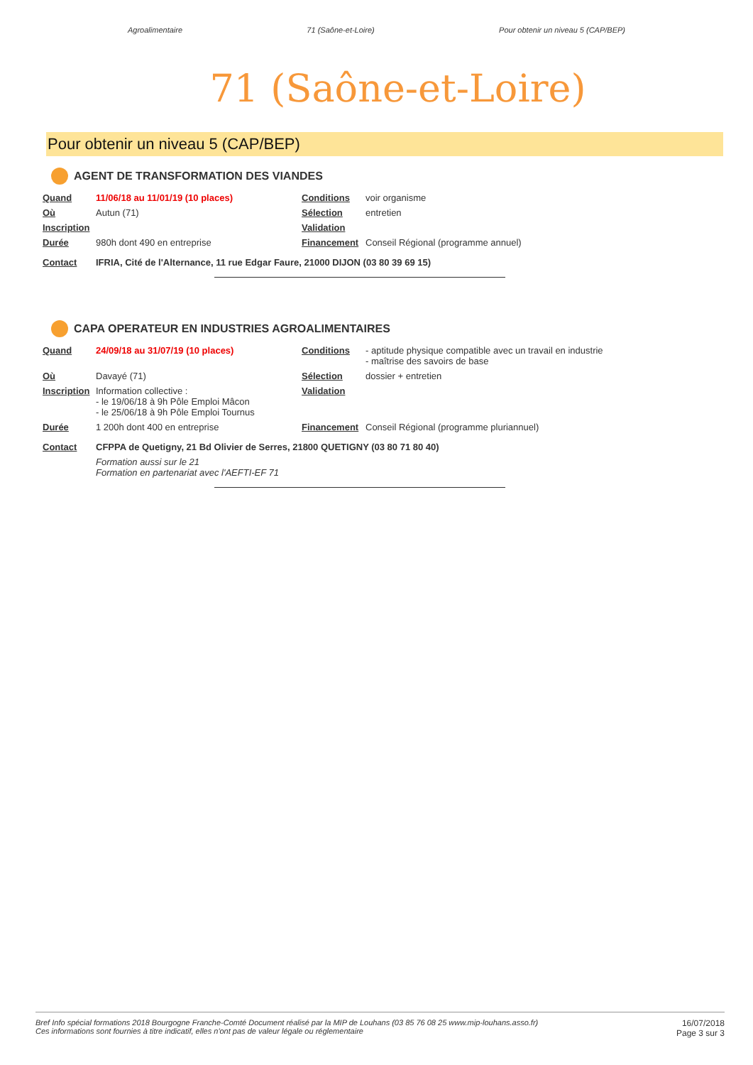Agroalimentaire 71 (Saône-et-Loire) Pour obtenir un niveau 5 (CAP/BEP)
71 (Saône-et-Loire)
Pour obtenir un niveau 5 (CAP/BEP)
AGENT DE TRANSFORMATION DES VIANDES
| Quand | 11/06/18 au 11/01/19 (10 places) | Conditions | voir organisme |
| Où | Autun (71) | Sélection | entretien |
| Inscription | | Validation | |
| Durée | 980h dont 490 en entreprise | Financement | Conseil Régional (programme annuel) |
| Contact | IFRIA, Cité de l'Alternance, 11 rue Edgar Faure, 21000 DIJON (03 80 39 69 15) | | |
CAPA OPERATEUR EN INDUSTRIES AGROALIMENTAIRES
| Quand | 24/09/18 au 31/07/19 (10 places) | Conditions | - aptitude physique compatible avec un travail en industrie - maîtrise des savoirs de base |
| Où | Davayé (71) | Sélection | dossier + entretien |
| Inscription | Information collective : - le 19/06/18 à 9h Pôle Emploi Mâcon - le 25/06/18 à 9h Pôle Emploi Tournus | Validation | |
| Durée | 1 200h dont 400 en entreprise | Financement | Conseil Régional (programme pluriannuel) |
| Contact | CFPPA de Quetigny, 21 Bd Olivier de Serres, 21800 QUETIGNY (03 80 71 80 40) | | |
| | Formation aussi sur le 21 Formation en partenariat avec l'AEFTI-EF 71 | | |
Bref Info spécial formations 2018 Bourgogne Franche-Comté Document réalisé par la MIP de Louhans (03 85 76 08 25 www.mip-louhans.asso.fr)
Ces informations sont fournies à titre indicatif, elles n'ont pas de valeur légale ou réglementaire 16/07/2018
Page 3 sur 3